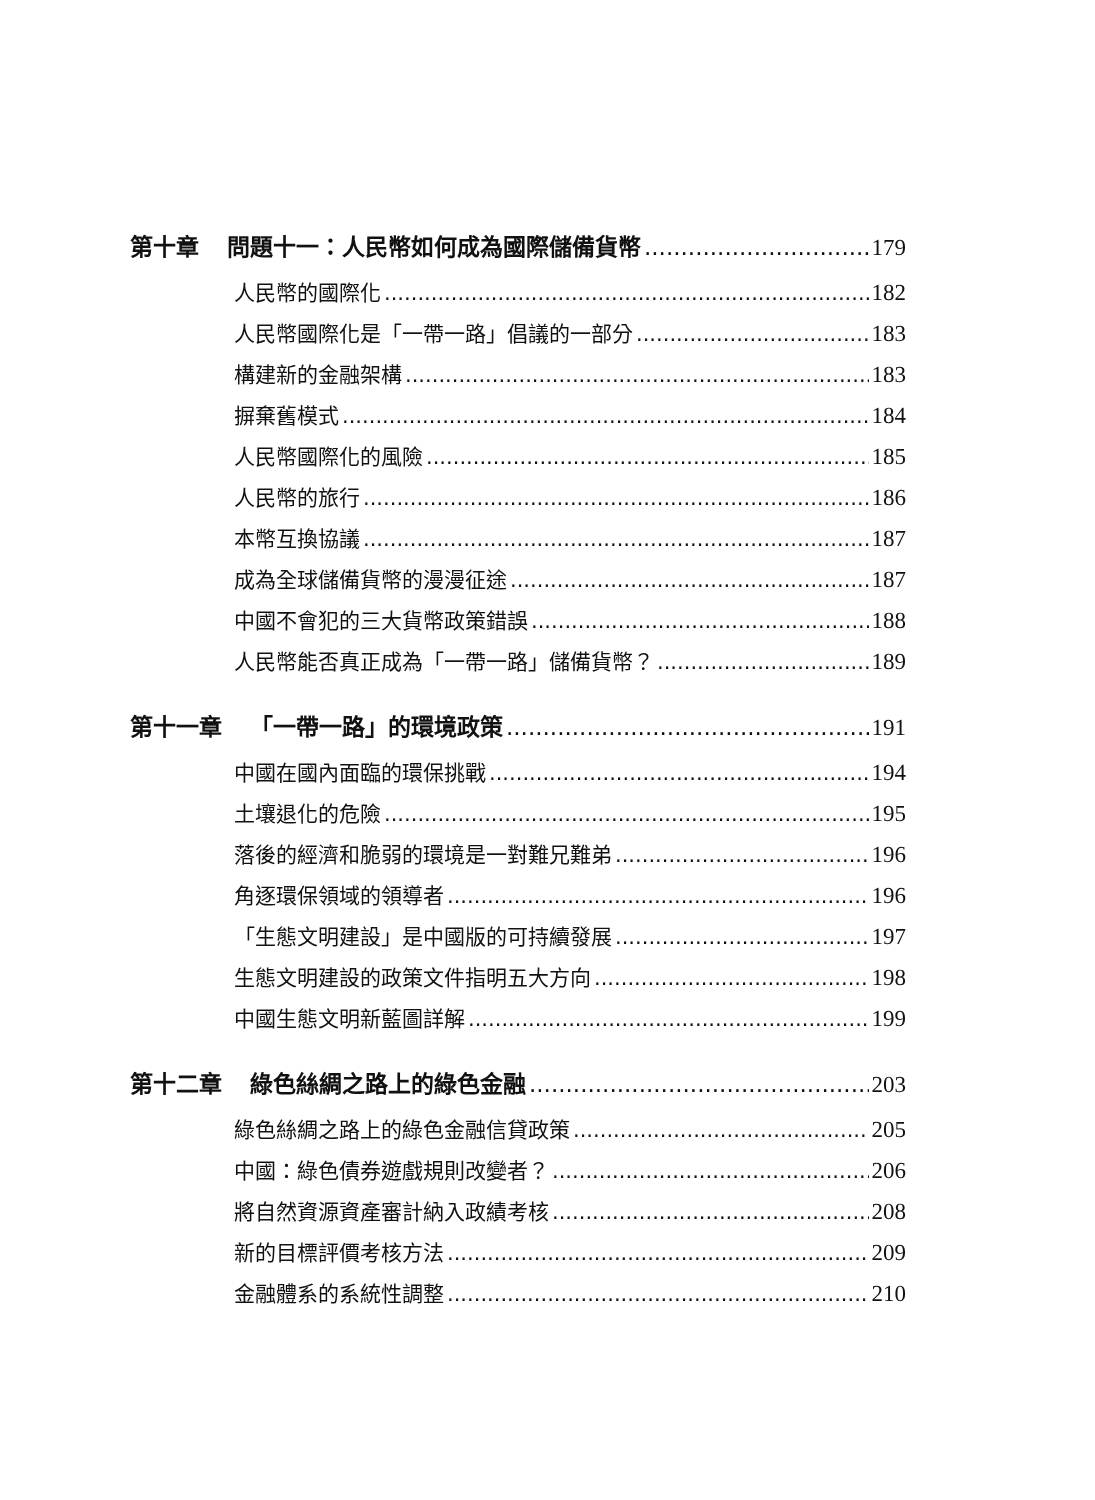第十章 問題十一：人民幣如何成為國際儲備貨幣 179
人民幣的國際化 182
人民幣國際化是「一帶一路」倡議的一部分 183
構建新的金融架構 183
摒棄舊模式 184
人民幣國際化的風險 185
人民幣的旅行 186
本幣互換協議 187
成為全球儲備貨幣的漫漫征途 187
中國不會犯的三大貨幣政策錯誤 188
人民幣能否真正成為「一帶一路」儲備貨幣？ 189
第十一章 「一帶一路」的環境政策 191
中國在國內面臨的環保挑戰 194
土壤退化的危險 195
落後的經濟和脆弱的環境是一對難兄難弟 196
角逐環保領域的領導者 196
「生態文明建設」是中國版的可持續發展 197
生態文明建設的政策文件指明五大方向 198
中國生態文明新藍圖詳解 199
第十二章 綠色絲綢之路上的綠色金融 203
綠色絲綢之路上的綠色金融信貸政策 205
中國：綠色債券遊戲規則改變者？ 206
將自然資源資產審計納入政績考核 208
新的目標評價考核方法 209
金融體系的系統性調整 210